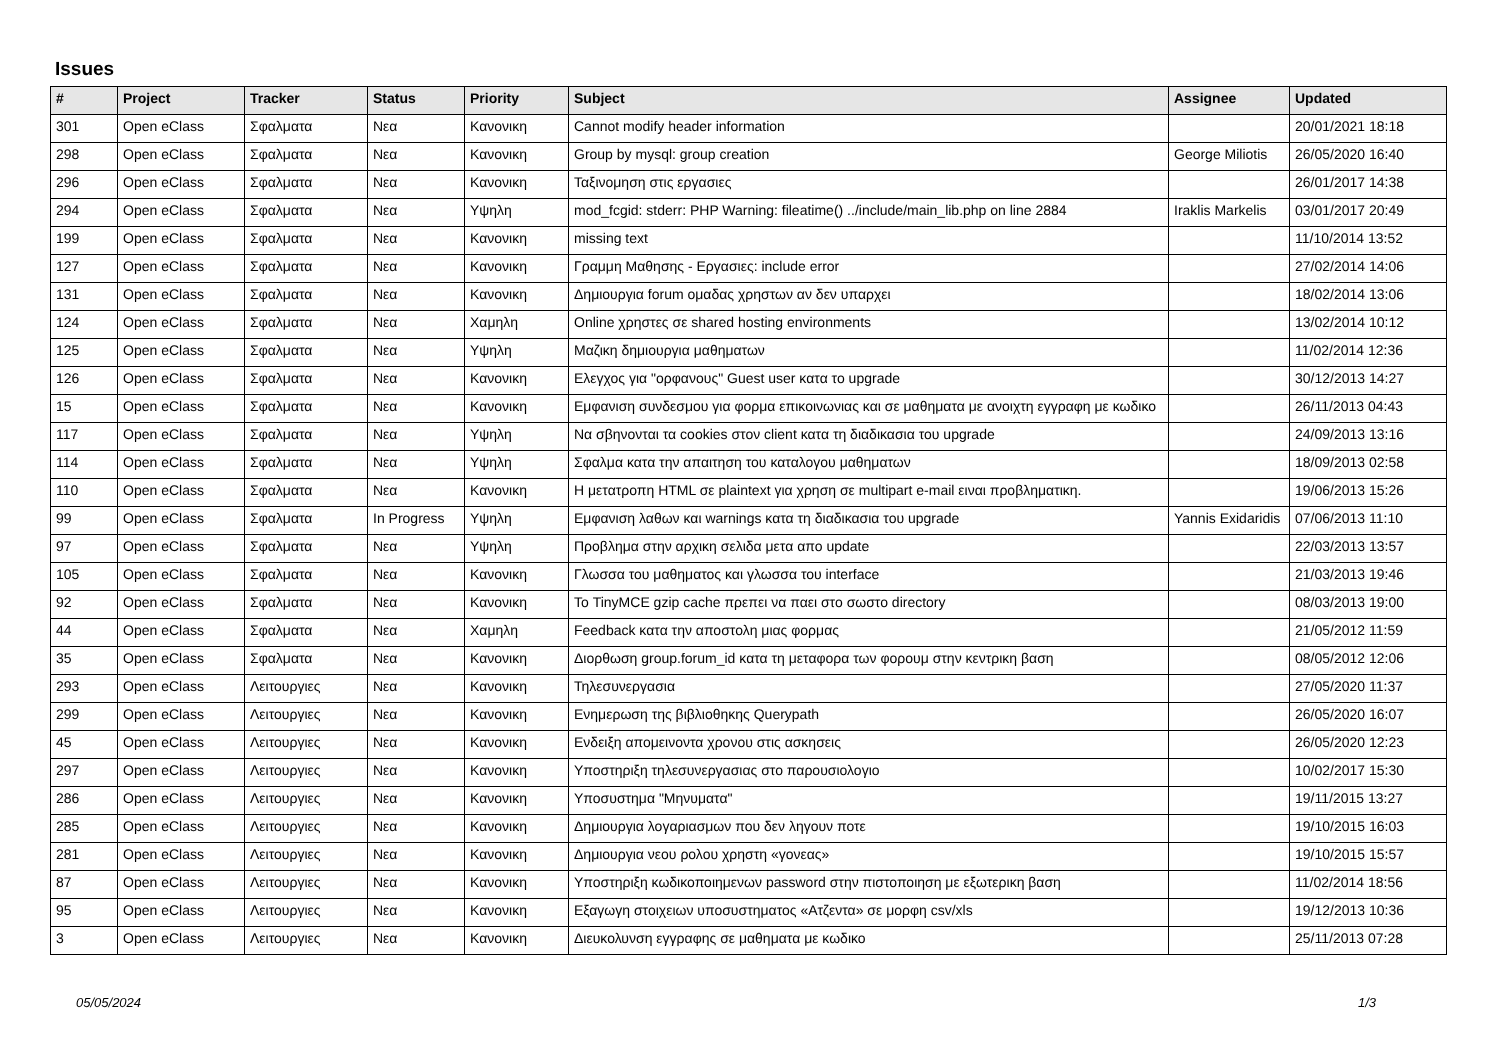Issues
| # | Project | Tracker | Status | Priority | Subject | Assignee | Updated |
| --- | --- | --- | --- | --- | --- | --- | --- |
| 301 | Open eClass | Σφαλματα | Νεα | Κανονικη | Cannot modify header information | | 20/01/2021 18:18 |
| 298 | Open eClass | Σφαλματα | Νεα | Κανονικη | Group by mysql: group creation | George Miliotis | 26/05/2020 16:40 |
| 296 | Open eClass | Σφαλματα | Νεα | Κανονικη | Ταξινομηση στις εργασιες | | 26/01/2017 14:38 |
| 294 | Open eClass | Σφαλματα | Νεα | Υψηλη | mod_fcgid: stderr: PHP Warning: fileatime() ../include/main_lib.php on line 2884 | Iraklis Markelis | 03/01/2017 20:49 |
| 199 | Open eClass | Σφαλματα | Νεα | Κανονικη | missing text | | 11/10/2014 13:52 |
| 127 | Open eClass | Σφαλματα | Νεα | Κανονικη | Γραμμη Μαθησης - Εργασιες: include error | | 27/02/2014 14:06 |
| 131 | Open eClass | Σφαλματα | Νεα | Κανονικη | Δημιουργια forum ομαδας χρηστων αν δεν υπαρχει | | 18/02/2014 13:06 |
| 124 | Open eClass | Σφαλματα | Νεα | Χαμηλη | Online χρηστες σε shared hosting environments | | 13/02/2014 10:12 |
| 125 | Open eClass | Σφαλματα | Νεα | Υψηλη | Μαζικη δημιουργια μαθηματων | | 11/02/2014 12:36 |
| 126 | Open eClass | Σφαλματα | Νεα | Κανονικη | Ελεγχος για "ορφανους" Guest user κατα το upgrade | | 30/12/2013 14:27 |
| 15 | Open eClass | Σφαλματα | Νεα | Κανονικη | Εμφανιση συνδεσμου για φορμα επικοινωνιας και σε μαθηματα με ανοιχτη εγγραφη με κωδικο | | 26/11/2013 04:43 |
| 117 | Open eClass | Σφαλματα | Νεα | Υψηλη | Να σβηνονται τα cookies στον client κατα τη διαδικασια του upgrade | | 24/09/2013 13:16 |
| 114 | Open eClass | Σφαλματα | Νεα | Υψηλη | Σφαλμα κατα την απαιτηση του καταλογου μαθηματων | | 18/09/2013 02:58 |
| 110 | Open eClass | Σφαλματα | Νεα | Κανονικη | Η μετατροπη HTML σε plaintext για χρηση σε multipart e-mail ειναι προβληματικη. | | 19/06/2013 15:26 |
| 99 | Open eClass | Σφαλματα | In Progress | Υψηλη | Εμφανιση λαθων και warnings κατα τη διαδικασια του upgrade | Yannis Exidaridis | 07/06/2013 11:10 |
| 97 | Open eClass | Σφαλματα | Νεα | Υψηλη | Προβλημα στην αρχικη σελιδα μετα απο update | | 22/03/2013 13:57 |
| 105 | Open eClass | Σφαλματα | Νεα | Κανονικη | Γλωσσα του μαθηματος και γλωσσα του interface | | 21/03/2013 19:46 |
| 92 | Open eClass | Σφαλματα | Νεα | Κανονικη | Το TinyMCE gzip cache πρεπει να παει στο σωστο directory | | 08/03/2013 19:00 |
| 44 | Open eClass | Σφαλματα | Νεα | Χαμηλη | Feedback κατα την αποστολη μιας φορμας | | 21/05/2012 11:59 |
| 35 | Open eClass | Σφαλματα | Νεα | Κανονικη | Διορθωση group.forum_id κατα τη μεταφορα των φορουμ στην κεντρικη βαση | | 08/05/2012 12:06 |
| 293 | Open eClass | Λειτουργιες | Νεα | Κανονικη | Τηλεσυνεργασια | | 27/05/2020 11:37 |
| 299 | Open eClass | Λειτουργιες | Νεα | Κανονικη | Ενημερωση της βιβλιοθηκης Querypath | | 26/05/2020 16:07 |
| 45 | Open eClass | Λειτουργιες | Νεα | Κανονικη | Ενδειξη απομεινοντα χρονου στις ασκησεις | | 26/05/2020 12:23 |
| 297 | Open eClass | Λειτουργιες | Νεα | Κανονικη | Υποστηριξη τηλεσυνεργασιας στο παρουσιολογιο | | 10/02/2017 15:30 |
| 286 | Open eClass | Λειτουργιες | Νεα | Κανονικη | Υποσυστημα "Μηνυματα" | | 19/11/2015 13:27 |
| 285 | Open eClass | Λειτουργιες | Νεα | Κανονικη | Δημιουργια λογαριασμων που δεν ληγουν ποτε | | 19/10/2015 16:03 |
| 281 | Open eClass | Λειτουργιες | Νεα | Κανονικη | Δημιουργια νεου ρολου χρηστη «γονεας» | | 19/10/2015 15:57 |
| 87 | Open eClass | Λειτουργιες | Νεα | Κανονικη | Υποστηριξη κωδικοποιημενων password στην πιστοποιηση με εξωτερικη βαση | | 11/02/2014 18:56 |
| 95 | Open eClass | Λειτουργιες | Νεα | Κανονικη | Εξαγωγη στοιχειων υποσυστηματος «Ατζεντα» σε μορφη csv/xls | | 19/12/2013 10:36 |
| 3 | Open eClass | Λειτουργιες | Νεα | Κανονικη | Διευκολυνση εγγραφης σε μαθηματα με κωδικο | | 25/11/2013 07:28 |
05/05/2024 1/3